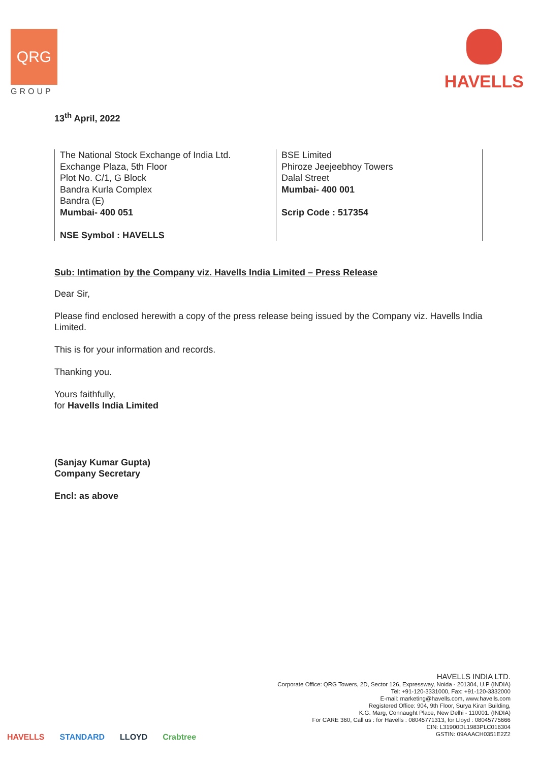QRG
GROUP
HAVELLS
13<sup>th</sup> April, 2022
The National Stock Exchange of India Ltd.
Exchange Plaza, 5th Floor
Plot No. C/1, G Block
Bandra Kurla Complex
Bandra (E)
Mumbai- 400 051
NSE Symbol : HAVELLS
BSE Limited
Phiroze Jeejeebhoy Towers
Dalal Street
Mumbai- 400 001
Scrip Code : 517354
Sub: Intimation by the Company viz. Havells India Limited – Press Release
Dear Sir,
Please find enclosed herewith a copy of the press release being issued by the Company viz. Havells India Limited.
This is for your information and records.
Thanking you.
Yours faithfully,
for Havells India Limited
(Sanjay Kumar Gupta)
Company Secretary
Encl: as above
HAVELLS STANDARD LLOYD Crabtree
HAVELLS INDIA LTD.
Corporate Office: QRG Towers, 2D, Sector 126, Expressway, Noida - 201304, U.P (INDIA)
Tel: +91-120-3331000, Fax: +91-120-3332000
E-mail: marketing@havells.com, www.havells.com
Registered Office: 904, 9th Floor, Surya Kiran Building,
K.G. Marg, Connaught Place, New Delhi - 110001. (INDIA)
For CARE 360, Call us : for Havells : 08045771313, for Lloyd : 08045775666
CIN: L31900DL1983PLC016304
GSTIN: 09AAACH0351E2Z2